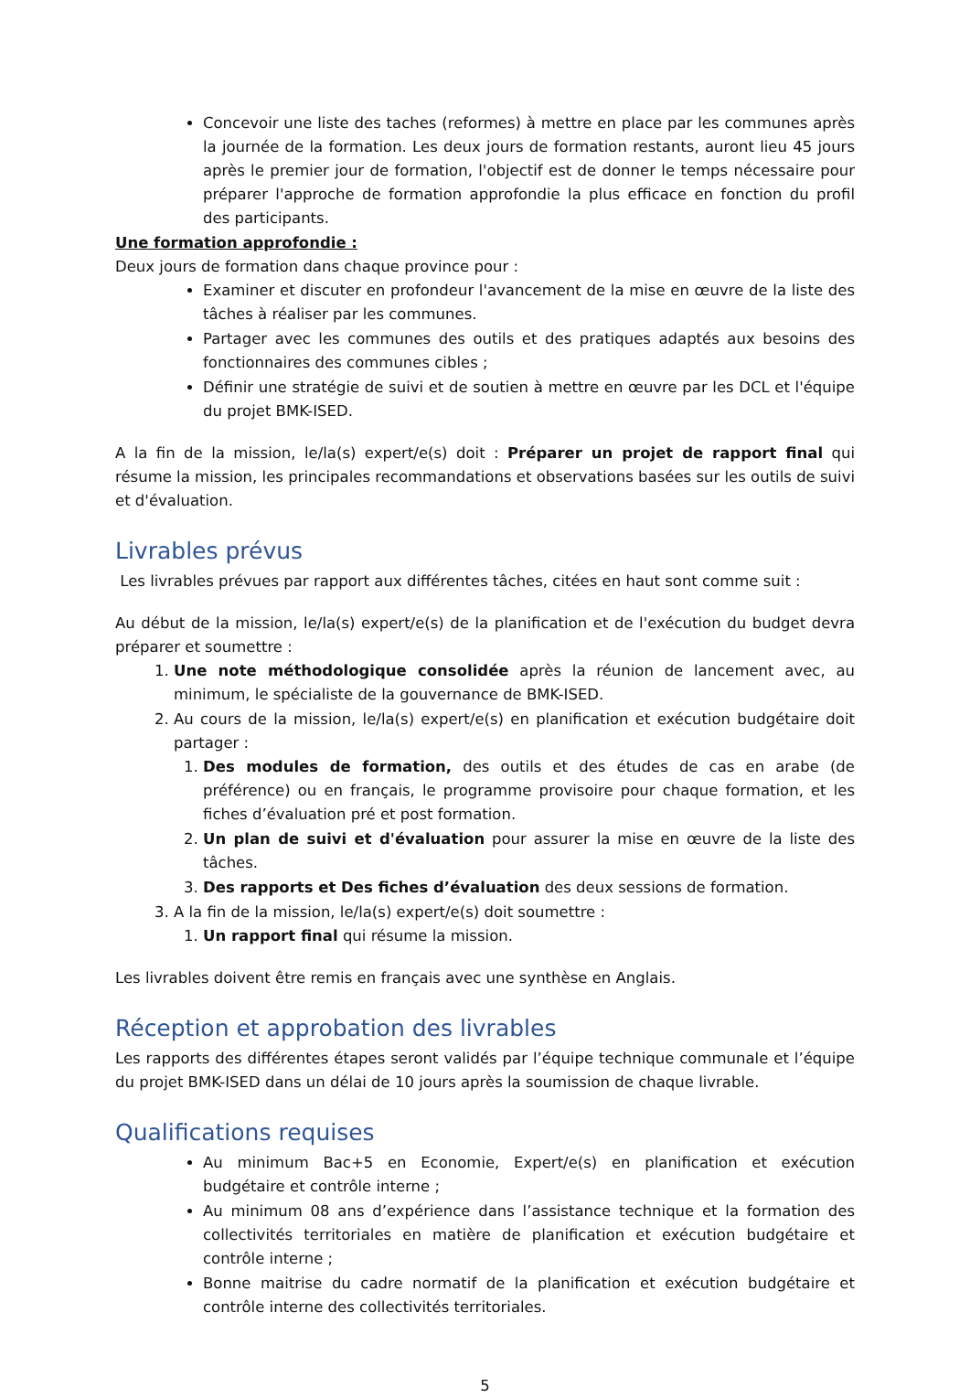Concevoir une liste des taches (reformes) à mettre en place par les communes après la journée de la formation. Les deux jours de formation restants, auront lieu 45 jours après le premier jour de formation, l'objectif est de donner le temps nécessaire pour préparer l'approche de formation approfondie la plus efficace en fonction du profil des participants.
Une formation approfondie :
Deux jours de formation dans chaque province pour :
Examiner et discuter en profondeur l'avancement de la mise en œuvre de la liste des tâches à réaliser par les communes.
Partager avec les communes des outils et des pratiques adaptés aux besoins des fonctionnaires des communes cibles ;
Définir une stratégie de suivi et de soutien à mettre en œuvre par les DCL et l'équipe du projet BMK-ISED.
A la fin de la mission, le/la(s) expert/e(s) doit : Préparer un projet de rapport final qui résume la mission, les principales recommandations et observations basées sur les outils de suivi et d'évaluation.
Livrables prévus
Les livrables prévues par rapport aux différentes tâches, citées en haut sont comme suit :
Au début de la mission, le/la(s) expert/e(s) de la planification et de l'exécution du budget devra préparer et soumettre :
1. Une note méthodologique consolidée après la réunion de lancement avec, au minimum, le spécialiste de la gouvernance de BMK-ISED.
2. Au cours de la mission, le/la(s) expert/e(s) en planification et exécution budgétaire doit partager :
1. Des modules de formation, des outils et des études de cas en arabe (de préférence) ou en français, le programme provisoire pour chaque formation, et les fiches d’évaluation pré et post formation.
2. Un plan de suivi et d'évaluation pour assurer la mise en œuvre de la liste des tâches.
3. Des rapports et Des fiches d’évaluation des deux sessions de formation.
3. A la fin de la mission, le/la(s) expert/e(s) doit soumettre :
1. Un rapport final qui résume la mission.
Les livrables doivent être remis en français avec une synthèse en Anglais.
Réception et approbation des livrables
Les rapports des différentes étapes seront validés par l’équipe technique communale et l’équipe du projet BMK-ISED dans un délai de 10 jours après la soumission de chaque livrable.
Qualifications requises
Au minimum Bac+5 en Economie, Expert/e(s) en planification et exécution budgétaire et contrôle interne ;
Au minimum 08 ans d’expérience dans l’assistance technique et la formation des collectivités territoriales en matière de planification et exécution budgétaire et contrôle interne ;
Bonne maitrise du cadre normatif de la planification et exécution budgétaire et contrôle interne des collectivités territoriales.
5